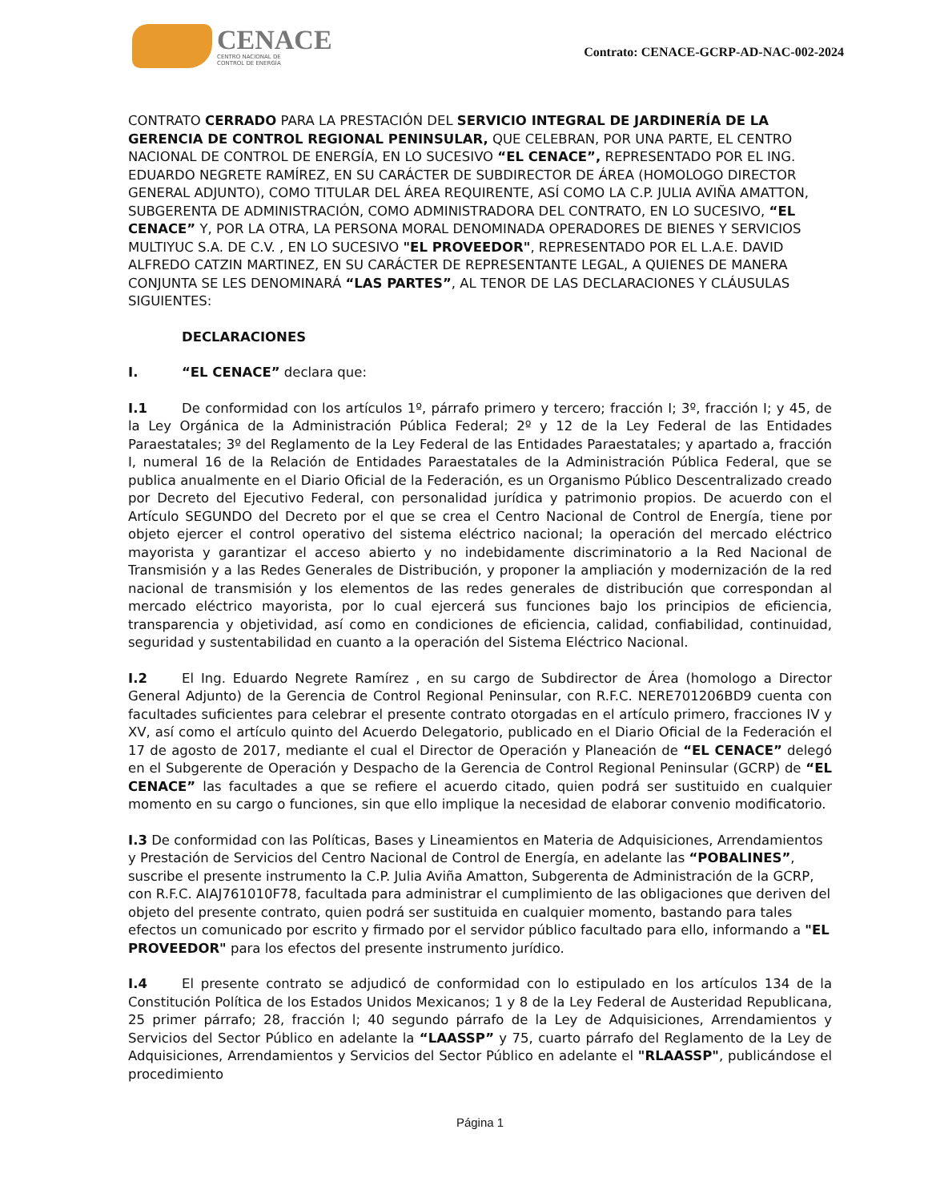CENACE
CENTRO NACIONAL DE
CONTROL DE ENERGÍA
Contrato: CENACE-GCRP-AD-NAC-002-2024
CONTRATO CERRADO PARA LA PRESTACIÓN DEL SERVICIO INTEGRAL DE JARDINERÍA DE LA GERENCIA DE CONTROL REGIONAL PENINSULAR, QUE CELEBRAN, POR UNA PARTE, EL CENTRO NACIONAL DE CONTROL DE ENERGÍA, EN LO SUCESIVO “EL CENACE”, REPRESENTADO POR EL ING. EDUARDO NEGRETE RAMÍREZ, EN SU CARÁCTER DE SUBDIRECTOR DE ÁREA (HOMOLOGO DIRECTOR GENERAL ADJUNTO), COMO TITULAR DEL ÁREA REQUIRENTE, ASÍ COMO LA C.P. JULIA AVIÑA AMATTON, SUBGERENTA DE ADMINISTRACIÓN, COMO ADMINISTRADORA DEL CONTRATO, EN LO SUCESIVO, “EL CENACE” Y, POR LA OTRA, LA PERSONA MORAL DENOMINADA OPERADORES DE BIENES Y SERVICIOS MULTIYUC S.A. DE C.V. , EN LO SUCESIVO "EL PROVEEDOR", REPRESENTADO POR EL L.A.E. DAVID ALFREDO CATZIN MARTINEZ, EN SU CARÁCTER DE REPRESENTANTE LEGAL, A QUIENES DE MANERA CONJUNTA SE LES DENOMINARÁ “LAS PARTES”, AL TENOR DE LAS DECLARACIONES Y CLÁUSULAS SIGUIENTES:
DECLARACIONES
I. “EL CENACE” declara que:
I.1 De conformidad con los artículos 1º, párrafo primero y tercero; fracción I; 3º, fracción I; y 45, de la Ley Orgánica de la Administración Pública Federal; 2º y 12 de la Ley Federal de las Entidades Paraestatales; 3º del Reglamento de la Ley Federal de las Entidades Paraestatales; y apartado a, fracción I, numeral 16 de la Relación de Entidades Paraestatales de la Administración Pública Federal, que se publica anualmente en el Diario Oficial de la Federación, es un Organismo Público Descentralizado creado por Decreto del Ejecutivo Federal, con personalidad jurídica y patrimonio propios. De acuerdo con el Artículo SEGUNDO del Decreto por el que se crea el Centro Nacional de Control de Energía, tiene por objeto ejercer el control operativo del sistema eléctrico nacional; la operación del mercado eléctrico mayorista y garantizar el acceso abierto y no indebidamente discriminatorio a la Red Nacional de Transmisión y a las Redes Generales de Distribución, y proponer la ampliación y modernización de la red nacional de transmisión y los elementos de las redes generales de distribución que correspondan al mercado eléctrico mayorista, por lo cual ejercerá sus funciones bajo los principios de eficiencia, transparencia y objetividad, así como en condiciones de eficiencia, calidad, confiabilidad, continuidad, seguridad y sustentabilidad en cuanto a la operación del Sistema Eléctrico Nacional.
I.2 El Ing. Eduardo Negrete Ramírez , en su cargo de Subdirector de Área (homologo a Director General Adjunto) de la Gerencia de Control Regional Peninsular, con R.F.C. NERE701206BD9 cuenta con facultades suficientes para celebrar el presente contrato otorgadas en el artículo primero, fracciones IV y XV, así como el artículo quinto del Acuerdo Delegatorio, publicado en el Diario Oficial de la Federación el 17 de agosto de 2017, mediante el cual el Director de Operación y Planeación de “EL CENACE” delegó en el Subgerente de Operación y Despacho de la Gerencia de Control Regional Peninsular (GCRP) de “EL CENACE” las facultades a que se refiere el acuerdo citado, quien podrá ser sustituido en cualquier momento en su cargo o funciones, sin que ello implique la necesidad de elaborar convenio modificatorio.
I.3 De conformidad con las Políticas, Bases y Lineamientos en Materia de Adquisiciones, Arrendamientos y Prestación de Servicios del Centro Nacional de Control de Energía, en adelante las “POBALINES”, suscribe el presente instrumento la C.P. Julia Aviña Amatton, Subgerenta de Administración de la GCRP, con R.F.C. AIAJ761010F78, facultada para administrar el cumplimiento de las obligaciones que deriven del objeto del presente contrato, quien podrá ser sustituida en cualquier momento, bastando para tales efectos un comunicado por escrito y firmado por el servidor público facultado para ello, informando a "EL PROVEEDOR" para los efectos del presente instrumento jurídico.
I.4 El presente contrato se adjudicó de conformidad con lo estipulado en los artículos 134 de la Constitución Política de los Estados Unidos Mexicanos; 1 y 8 de la Ley Federal de Austeridad Republicana, 25 primer párrafo; 28, fracción l; 40 segundo párrafo de la Ley de Adquisiciones, Arrendamientos y Servicios del Sector Público en adelante la “LAASSP” y 75, cuarto párrafo del Reglamento de la Ley de Adquisiciones, Arrendamientos y Servicios del Sector Público en adelante el "RLAASSP", publicándose el procedimiento
Página 1